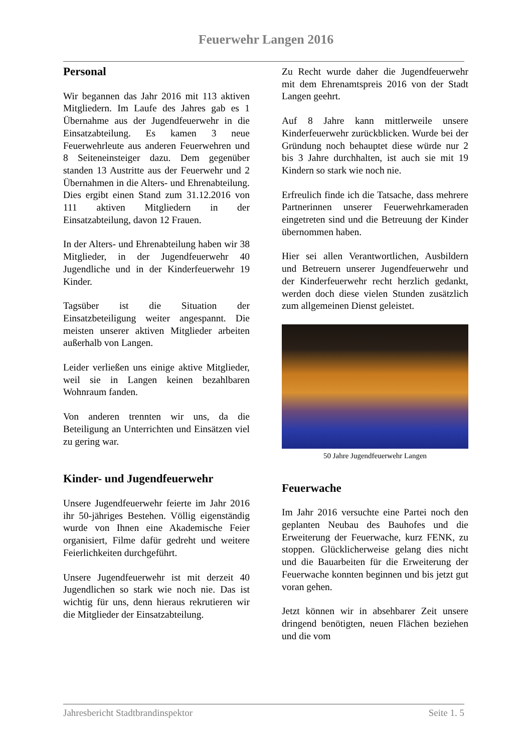Feuerwehr Langen 2016
Personal
Wir begannen das Jahr 2016 mit 113 aktiven Mitgliedern. Im Laufe des Jahres gab es 1 Übernahme aus der Jugendfeuerwehr in die Einsatzabteilung. Es kamen 3 neue Feuerwehrleute aus anderen Feuerwehren und 8 Seiteneinsteiger dazu. Dem gegenüber standen 13 Austritte aus der Feuerwehr und 2 Übernahmen in die Alters- und Ehrenabteilung. Dies ergibt einen Stand zum 31.12.2016 von 111 aktiven Mitgliedern in der Einsatzabteilung, davon 12 Frauen.
In der Alters- und Ehrenabteilung haben wir 38 Mitglieder, in der Jugendfeuerwehr 40 Jugendliche und in der Kinderfeuerwehr 19 Kinder.
Tagsüber ist die Situation der Einsatzbeteiligung weiter angespannt. Die meisten unserer aktiven Mitglieder arbeiten außerhalb von Langen.
Leider verließen uns einige aktive Mitglieder, weil sie in Langen keinen bezahlbaren Wohnraum fanden.
Von anderen trennten wir uns, da die Beteiligung an Unterrichten und Einsätzen viel zu gering war.
Kinder- und Jugendfeuerwehr
Unsere Jugendfeuerwehr feierte im Jahr 2016 ihr 50-jähriges Bestehen. Völlig eigenständig wurde von Ihnen eine Akademische Feier organisiert, Filme dafür gedreht und weitere Feierlichkeiten durchgeführt.
Unsere Jugendfeuerwehr ist mit derzeit 40 Jugendlichen so stark wie noch nie. Das ist wichtig für uns, denn hieraus rekrutieren wir die Mitglieder der Einsatzabteilung.
Zu Recht wurde daher die Jugendfeuerwehr mit dem Ehrenamtspreis 2016 von der Stadt Langen geehrt.
Auf 8 Jahre kann mittlerweile unsere Kinderfeuerwehr zurückblicken. Wurde bei der Gründung noch behauptet diese würde nur 2 bis 3 Jahre durchhalten, ist auch sie mit 19 Kindern so stark wie noch nie.
Erfreulich finde ich die Tatsache, dass mehrere Partnerinnen unserer Feuerwehrkameraden eingetreten sind und die Betreuung der Kinder übernommen haben.
Hier sei allen Verantwortlichen, Ausbildern und Betreuern unserer Jugendfeuerwehr und der Kinderfeuerwehr recht herzlich gedankt, werden doch diese vielen Stunden zusätzlich zum allgemeinen Dienst geleistet.
50 Jahre Jugendfeuerwehr Langen
Feuerwache
Im Jahr 2016 versuchte eine Partei noch den geplanten Neubau des Bauhofes und die Erweiterung der Feuerwache, kurz FENK, zu stoppen. Glücklicherweise gelang dies nicht und die Bauarbeiten für die Erweiterung der Feuerwache konnten beginnen und bis jetzt gut voran gehen.
Jetzt können wir in absehbarer Zeit unsere dringend benötigten, neuen Flächen beziehen und die vom
Jahresbericht Stadtbrandinspektor Seite 1. 5